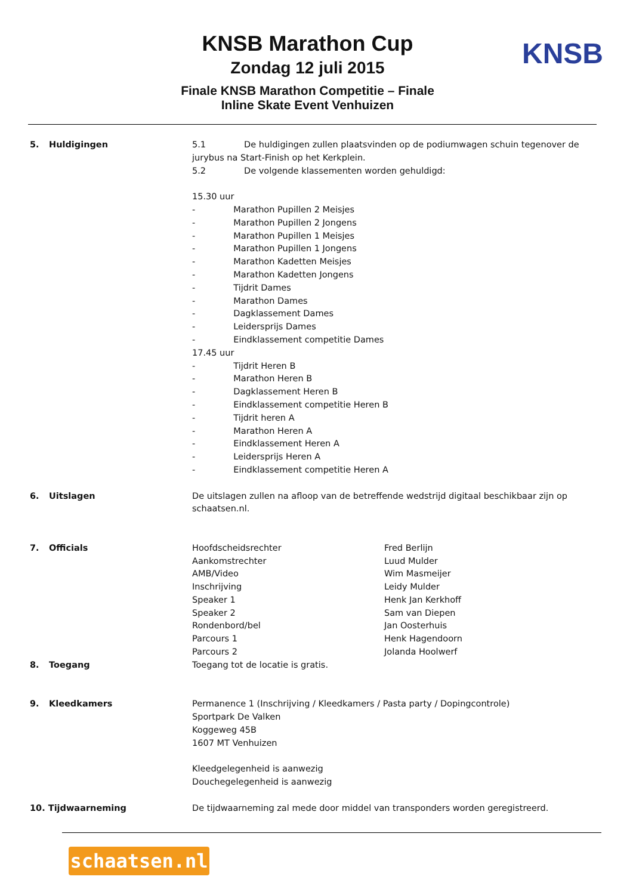KNSB Marathon Cup
Zondag 12 juli 2015
Finale KNSB Marathon Competitie – Finale
Inline Skate Event Venhuizen
KNSB
5. Huldigingen 5.1 De huldigingen zullen plaatsvinden op de podiumwagen schuin tegenover de jurybus na Start-Finish op het Kerkplein.
5.2 De volgende klassementen worden gehuldigd:
15.30 uur
- Marathon Pupillen 2 Meisjes
- Marathon Pupillen 2 Jongens
- Marathon Pupillen 1 Meisjes
- Marathon Pupillen 1 Jongens
- Marathon Kadetten Meisjes
- Marathon Kadetten Jongens
- Tijdrit Dames
- Marathon Dames
- Dagklassement Dames
- Leidersprijs Dames
- Eindklassement competitie Dames
17.45 uur
- Tijdrit Heren B
- Marathon Heren B
- Dagklassement Heren B
- Eindklassement competitie Heren B
- Tijdrit heren A
- Marathon Heren A
- Eindklassement Heren A
- Leidersprijs Heren A
- Eindklassement competitie Heren A
6. Uitslagen De uitslagen zullen na afloop van de betreffende wedstrijd digitaal beschikbaar zijn op schaatsen.nl.
7. Officials Hoofdscheidsrechter Fred Berlijn
Aankomstrechter Luud Mulder
AMB/Video Wim Masmeijer
Inschrijving Leidy Mulder
Speaker 1 Henk Jan Kerkhoff
Speaker 2 Sam van Diepen
Rondenbord/bel Jan Oosterhuis
Parcours 1 Henk Hagendoorn
Parcours 2 Jolanda Hoolwerf
8. Toegang Toegang tot de locatie is gratis.
9. Kleedkamers Permanence 1 (Inschrijving / Kleedkamers / Pasta party / Dopingcontrole)
Sportpark De Valken
Koggeweg 45B
1607 MT Venhuizen
Kleedgelegenheid is aanwezig
Douchegelegenheid is aanwezig
10. Tijdwaarneming De tijdwaarneming zal mede door middel van transponders worden geregistreerd.
schaatsen.nl